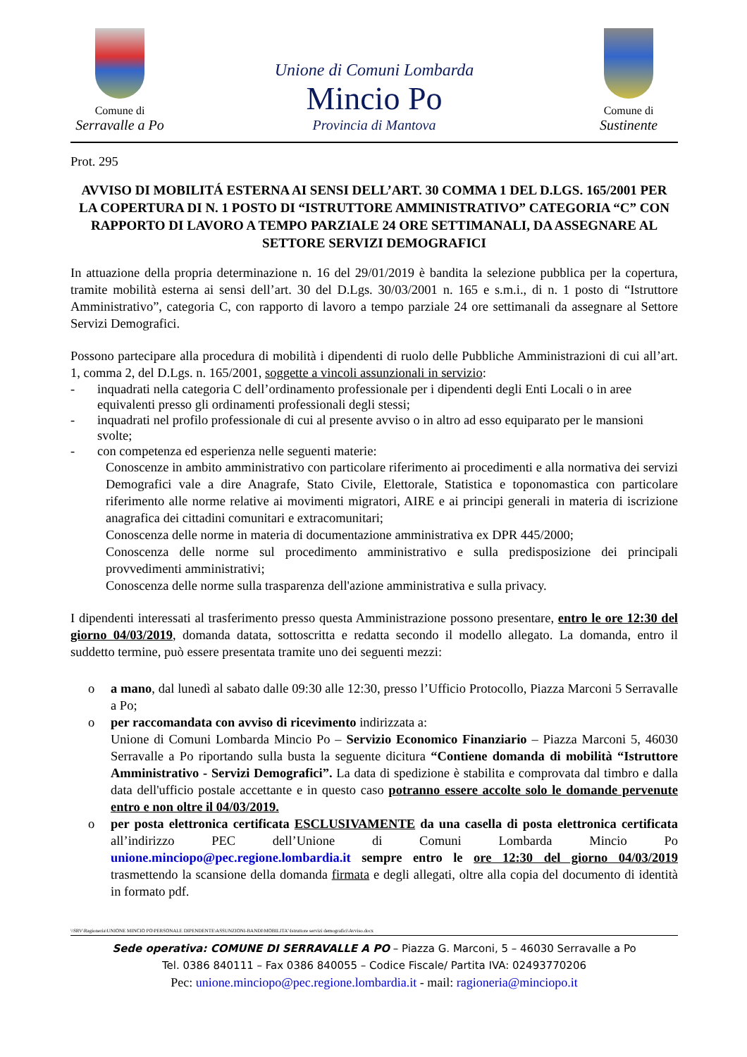Comune di
Serravalle a Po
Unione di Comuni Lombarda
Mincio Po
Provincia di Mantova
Comune di
Sustinente
Prot. 295
AVVISO DI MOBILITÁ ESTERNA AI SENSI DELL’ART. 30 COMMA 1 DEL D.LGS. 165/2001 PER LA COPERTURA DI N. 1 POSTO DI “ISTRUTTORE AMMINISTRATIVO” CATEGORIA “C” CON RAPPORTO DI LAVORO A TEMPO PARZIALE 24 ORE SETTIMANALI, DA ASSEGNARE AL SETTORE SERVIZI DEMOGRAFICI
In attuazione della propria determinazione n. 16 del 29/01/2019 è bandita la selezione pubblica per la copertura, tramite mobilità esterna ai sensi dell’art. 30 del D.Lgs. 30/03/2001 n. 165 e s.m.i., di n. 1 posto di “Istruttore Amministrativo”, categoria C, con rapporto di lavoro a tempo parziale 24 ore settimanali da assegnare al Settore Servizi Demografici.
Possono partecipare alla procedura di mobilità i dipendenti di ruolo delle Pubbliche Amministrazioni di cui all’art. 1, comma 2, del D.Lgs. n. 165/2001, soggette a vincoli assunzionali in servizio:
- inquadrati nella categoria C dell’ordinamento professionale per i dipendenti degli Enti Locali o in aree equivalenti presso gli ordinamenti professionali degli stessi;
- inquadrati nel profilo professionale di cui al presente avviso o in altro ad esso equiparato per le mansioni svolte;
- con competenza ed esperienza nelle seguenti materie:
Conoscenze in ambito amministrativo con particolare riferimento ai procedimenti e alla normativa dei servizi Demografici vale a dire Anagrafe, Stato Civile, Elettorale, Statistica e toponomastica con particolare riferimento alle norme relative ai movimenti migratori, AIRE e ai principi generali in materia di iscrizione anagrafica dei cittadini comunitari e extracomunitari;
Conoscenza delle norme in materia di documentazione amministrativa ex DPR 445/2000;
Conoscenza delle norme sul procedimento amministrativo e sulla predisposizione dei principali provvedimenti amministrativi;
Conoscenza delle norme sulla trasparenza dell'azione amministrativa e sulla privacy.
I dipendenti interessati al trasferimento presso questa Amministrazione possono presentare, entro le ore 12:30 del giorno 04/03/2019, domanda datata, sottoscritta e redatta secondo il modello allegato. La domanda, entro il suddetto termine, può essere presentata tramite uno dei seguenti mezzi:
o a mano, dal lunedì al sabato dalle 09:30 alle 12:30, presso l’Ufficio Protocollo, Piazza Marconi 5 Serravalle a Po;
o per raccomandata con avviso di ricevimento indirizzata a:
Unione di Comuni Lombarda Mincio Po – Servizio Economico Finanziario – Piazza Marconi 5, 46030 Serravalle a Po riportando sulla busta la seguente dicitura “Contiene domanda di mobilità “Istruttore Amministrativo - Servizi Demografici”. La data di spedizione è stabilita e comprovata dal timbro e dalla data dell'ufficio postale accettante e in questo caso potranno essere accolte solo le domande pervenute entro e non oltre il 04/03/2019.
o per posta elettronica certificata ESCLUSIVAMENTE da una casella di posta elettronica certificata all’indirizzo PEC dell’Unione di Comuni Lombarda Mincio Po unione.minciopo@pec.regione.lombardia.it sempre entro le ore 12:30 del giorno 04/03/2019 trasmettendo la scansione della domanda firmata e degli allegati, oltre alla copia del documento di identità in formato pdf.
\\SRV\Ragioneria\UNIONE MINCIO PO\PERSONALE DIPENDENTE\ASSUNZIONI-BANDI\MOBILITA'\Istruttore servizi demografici\Avviso.docx
Sede operativa: COMUNE DI SERRAVALLE A PO – Piazza G. Marconi, 5 – 46030 Serravalle a Po
Tel. 0386 840111 – Fax 0386 840055 – Codice Fiscale/ Partita IVA: 02493770206
Pec: unione.minciopo@pec.regione.lombardia.it - mail: ragioneria@minciopo.it